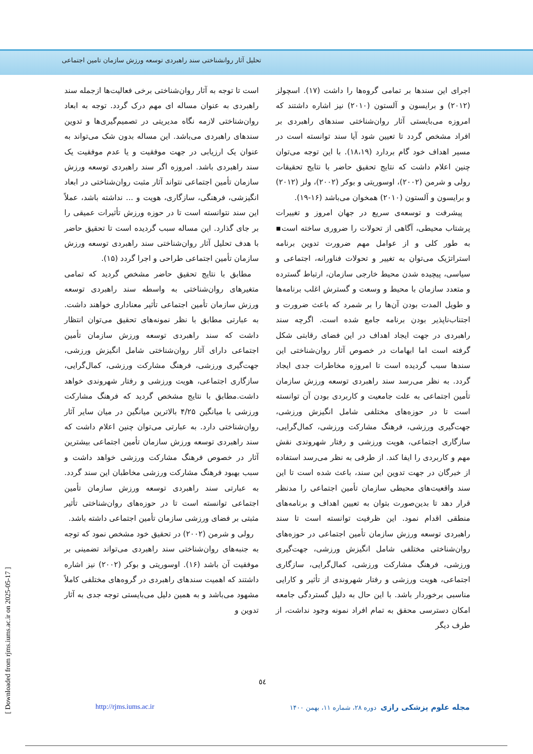تحلیل آثار روانشناختی سند راهبردی توسعه ورزش سازمان تامین اجتماعی
است تا توجه به آثار روان‌شناختی برخی فعالیت‌ها ازجمله سند راهبردی به عنوان مساله ای مهم درک گردد. توجه به ابعاد روان‌شناختی لازمه نگاه مدیریتی در تصمیم‌گیری‌ها و تدوین سندهای راهبردی می‌باشد. این مساله بدون شک می‌تواند به عنوان یک ارزیابی در جهت موفقیت و یا عدم موفقیت یک سند راهبردی باشد. امروزه اگر سند راهبردی توسعه ورزش سازمان تأمین اجتماعی نتواند آثار مثبت روان‌شناختی در ابعاد انگیزشی، فرهنگی، سازگاری، هویت و ... نداشته باشد، عملاً این سند نتوانسته است تا در حوزه ورزش تأثیرات عمیقی را بر جای گذارد. این مساله سبب گردیده است تا تحقیق حاضر با هدف تحلیل آثار روان‌شناختی سند راهبردی توسعه ورزش سازمان تأمین اجتماعی طراحی و اجرا گردد (۱۵).
مطابق با نتایج تحقیق حاضر مشخص گردید که تمامی متغیرهای روان‌شناختی به واسطه سند راهبردی توسعه ورزش سازمان تأمین اجتماعی تأثیر معناداری خواهند داشت. به عبارتی مطابق با نظر نمونه‌های تحقیق می‌توان انتظار داشت که سند راهبردی توسعه ورزش سازمان تأمین اجتماعی دارای آثار روان‌شناختی شامل انگیزش ورزشی، جهت‌گیری ورزشی، فرهنگ مشارکت ورزشی، کمال‌گرایی، سازگاری اجتماعی، هویت ورزشی و رفتار شهروندی خواهد داشت.مطابق با نتایج مشخص گردید که فرهنگ مشارکت ورزشی با میانگین ۴/۲۵ بالاترین میانگین در میان سایر آثار روان‌شناختی دارد. به عبارتی می‌توان چنین اعلام داشت که سند راهبردی توسعه ورزش سازمان تأمین اجتماعی بیشترین آثار در خصوص فرهنگ مشارکت ورزشی خواهد داشت و سبب بهبود فرهنگ مشارکت ورزشی مخاطبان این سند گردد. به عبارتی سند راهبردی توسعه ورزش سازمان تأمین اجتماعی توانسته است تا در حوزه‌های روان‌شناختی تأثیر مثبتی بر فضای ورزشی سازمان تأمین اجتماعی داشته باشد.
رولی و شرمن (۲۰۰۲) در تحقیق خود مشخص نمود که توجه به جنبه‌های روان‌شناختی سند راهبردی می‌تواند تضمینی بر موفقیت آن باشد (۱۶). اوسوریتی و بوکر (۲۰۰۲) نیز اشاره داشتند که اهمیت سندهای راهبردی در گروه‌های مختلفی کاملاً مشهود می‌باشد و به همین دلیل می‌بایستی توجه جدی به آثار تدوین و
اجرای این سندها بر تمامی گروه‌ها را داشت (۱۷). اسچولز (۲۰۱۲) و برایسون و آلستون (۲۰۱۰) نیز اشاره داشتند که امروزه می‌بایستی آثار روان‌شناختی سندهای راهبردی بر افراد مشخص گردد تا تعیین شود آیا سند توانسته است در مسیر اهداف خود گام بردارد (۱۸،۱۹). با این توجه می‌توان چنین اعلام داشت که نتایج تحقیق حاضر با نتایج تحقیقات رولی و شرمن (۲۰۰۲)، اوسوریتی و بوکر (۲۰۰۲)، ولز (۲۰۱۲) و برایسون و آلستون (۲۰۱۰) همخوان می‌باشد (۱۶-۱۹).
پیشرفت و توسعه‌ی سریع در جهان امروز و تغییرات پرشتاب محیطی، آگاهی از تحولات را ضروری ساخته است▪ به طور کلی و از عوامل مهم ضرورت تدوین برنامه استراتژیک می‌توان به تغییر و تحولات فناورانه، اجتماعی و سیاسی، پیچیده شدن محیط خارجی سازمان، ارتباط گسترده و متعدد سازمان با محیط و وسعت و گسترش اغلب برنامه‌ها و طویل المدت بودن آن‌ها را بر شمرد که باعث ضرورت و اجتناب‌ناپذیر بودن برنامه جامع شده است. اگرچه سند راهبردی در جهت ایجاد اهداف در این فضای رقابتی شکل گرفته است اما ابهامات در خصوص آثار روان‌شناختی این سندها سبب گردیده است تا امروزه مخاطرات جدی ایجاد گردد. به نظر می‌رسد سند راهبردی توسعه ورزش سازمان تأمین اجتماعی به علت جامعیت و کاربردی بودن آن توانسته است تا در حوزه‌های مختلفی شامل انگیزش ورزشی، جهت‌گیری ورزشی، فرهنگ مشارکت ورزشی، کمال‌گرایی، سازگاری اجتماعی، هویت ورزشی و رفتار شهروندی نقش مهم و کاربردی را ایفا کند. از طرفی به نظر می‌رسد استفاده از خبرگان در جهت تدوین این سند، باعث شده است تا این سند واقعیت‌های محیطی سازمان تأمین اجتماعی را مدنظر قرار دهد تا بدین‌صورت بتوان به تعیین اهداف و برنامه‌های منطقی اقدام نمود. این ظرفیت توانسته است تا سند راهبردی توسعه ورزش سازمان تأمین اجتماعی در حوزه‌های روان‌شناختی مختلفی شامل انگیزش ورزشی، جهت‌گیری ورزشی، فرهنگ مشارکت ورزشی، کمال‌گرایی، سازگاری اجتماعی، هویت ورزشی و رفتار شهروندی از تأثیر و کارایی مناسبی برخوردار باشد. با این حال به دلیل گستردگی جامعه امکان دسترسی محقق به تمام افراد نمونه وجود نداشت، از طرف دیگر
٥٤
مجله علوم پزشکی رازی دوره ۲۸، شماره ۱۱، بهمن ۱۴۰۰
http://rjms.iums.ac.ir
[ Downloaded from rjms.iums.ac.ir on 2025-05-17 ]